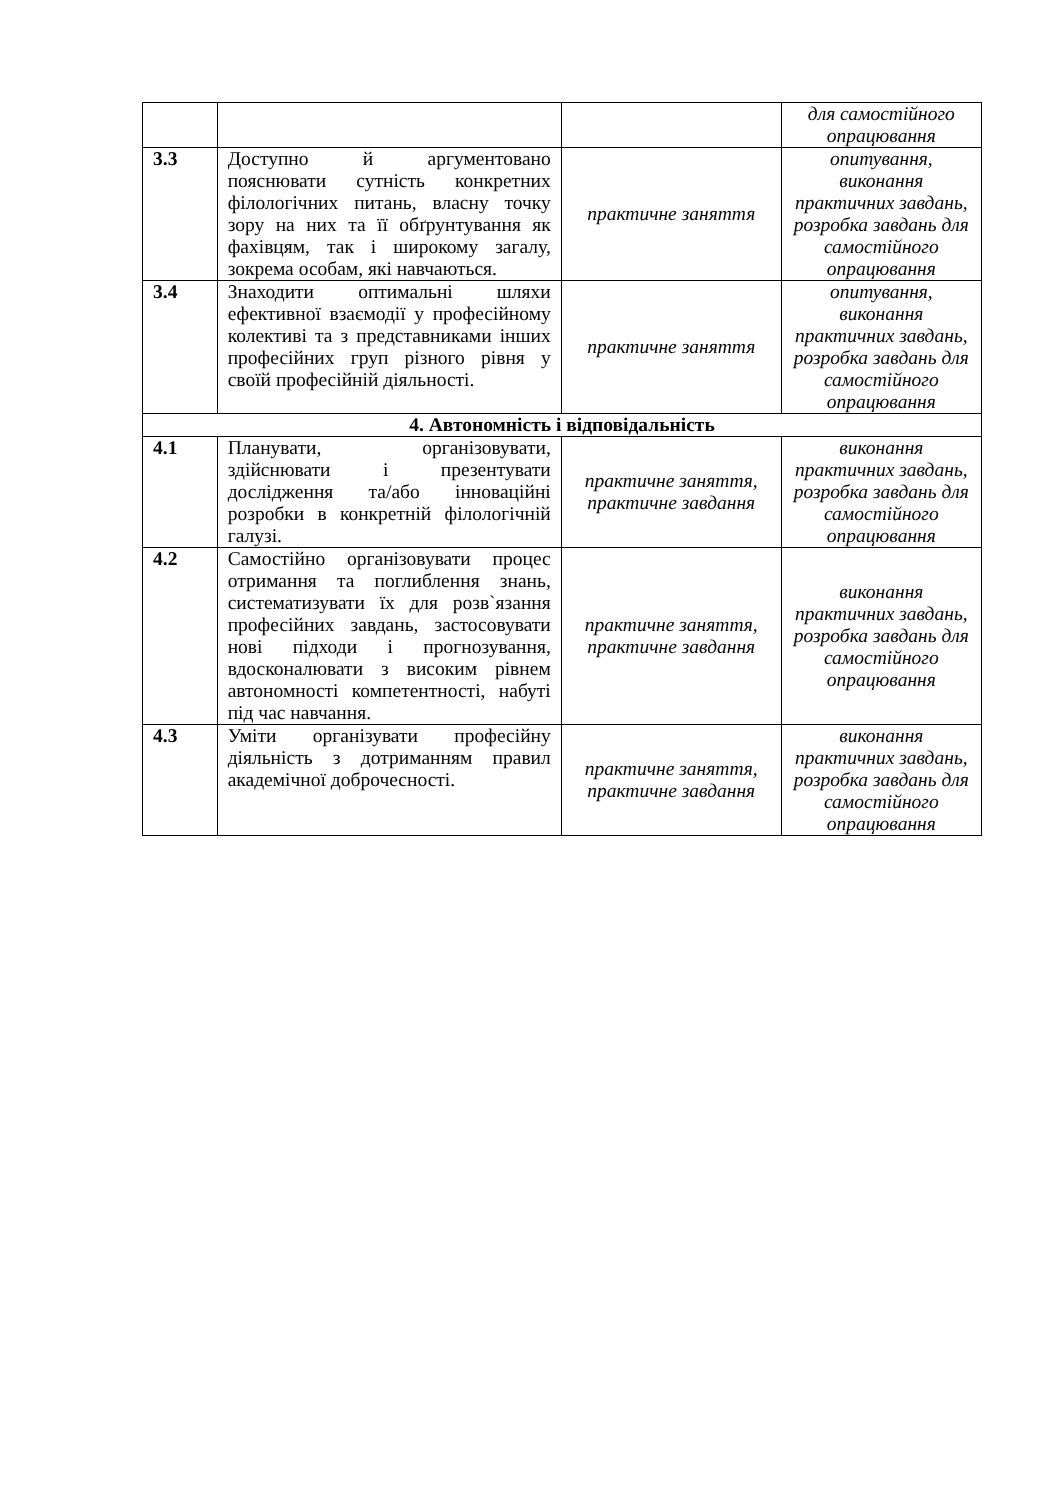| | | | для самостійного опрацювання |
| 3.3 | Доступно й аргументовано пояснювати сутність конкретних філологічних питань, власну точку зору на них та її обґрунтування як фахівцям, так і широкому загалу, зокрема особам, які навчаються. | практичне заняття | опитування, виконання практичних завдань, розробка завдань для самостійного опрацювання |
| 3.4 | Знаходити оптимальні шляхи ефективної взаємодії у професійному колективі та з представниками інших професійних груп різного рівня у своїй професійній діяльності. | практичне заняття | опитування, виконання практичних завдань, розробка завдань для самостійного опрацювання |
| 4. Автономність і відповідальність | | | |
| 4.1 | Планувати, організовувати, здійснювати і презентувати дослідження та/або інноваційні розробки в конкретній філологічній галузі. | практичне заняття, практичне завдання | виконання практичних завдань, розробка завдань для самостійного опрацювання |
| 4.2 | Самостійно організовувати процес отримання та поглиблення знань, систематизувати їх для розв`язання професійних завдань, застосовувати нові підходи і прогнозування, вдосконалювати з високим рівнем автономності компетентності, набуті під час навчання. | практичне заняття, практичне завдання | виконання практичних завдань, розробка завдань для самостійного опрацювання |
| 4.3 | Уміти організувати професійну діяльність з дотриманням правил академічної доброчесності. | практичне заняття, практичне завдання | виконання практичних завдань, розробка завдань для самостійного опрацювання |